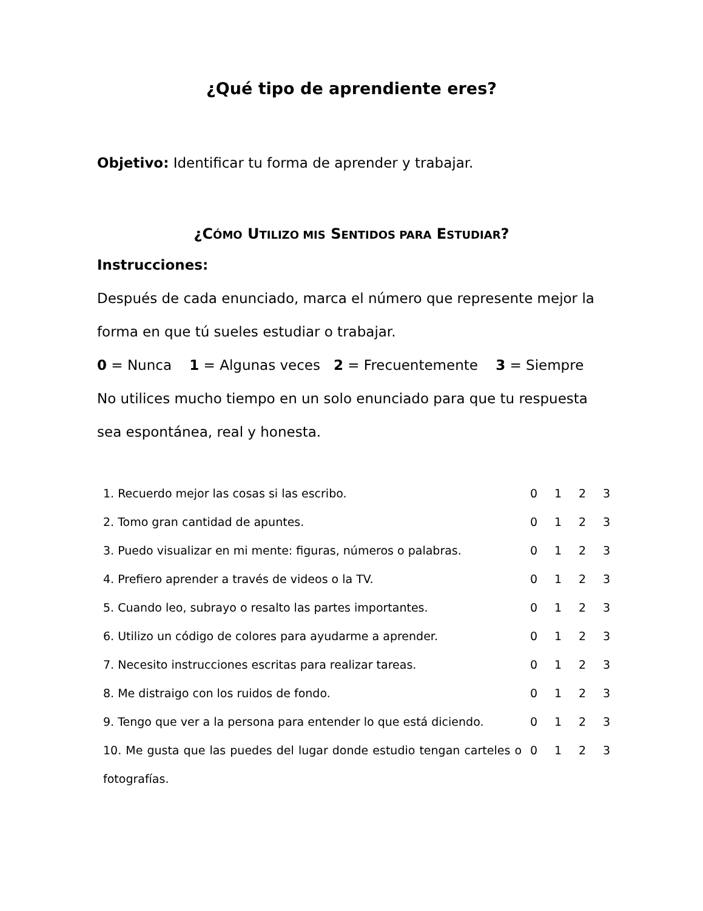¿Qué tipo de aprendiente eres?
Objetivo: Identificar tu forma de aprender y trabajar.
¿CÓMO UTILIZO MIS SENTIDOS PARA ESTUDIAR?
Instrucciones:
Después de cada enunciado, marca el número que represente mejor la forma en que tú sueles estudiar o trabajar.
0 = Nunca 1 = Algunas veces 2 = Frecuentemente 3 = Siempre
No utilices mucho tiempo en un solo enunciado para que tu respuesta sea espontánea, real y honesta.
| 1. Recuerdo mejor las cosas si las escribo. | 0 | 1 | 2 | 3 |
| 2. Tomo gran cantidad de apuntes. | 0 | 1 | 2 | 3 |
| 3. Puedo visualizar en mi mente: figuras, números o palabras. | 0 | 1 | 2 | 3 |
| 4. Prefiero aprender a través de videos o la TV. | 0 | 1 | 2 | 3 |
| 5. Cuando leo, subrayo o resalto las partes importantes. | 0 | 1 | 2 | 3 |
| 6. Utilizo un código de colores para ayudarme a aprender. | 0 | 1 | 2 | 3 |
| 7. Necesito instrucciones escritas para realizar tareas. | 0 | 1 | 2 | 3 |
| 8. Me distraigo con los ruidos de fondo. | 0 | 1 | 2 | 3 |
| 9. Tengo que ver a la persona para entender lo que está diciendo. | 0 | 1 | 2 | 3 |
| 10. Me gusta que las puedes del lugar donde estudio tengan carteles o fotografías. | 0 | 1 | 2 | 3 |